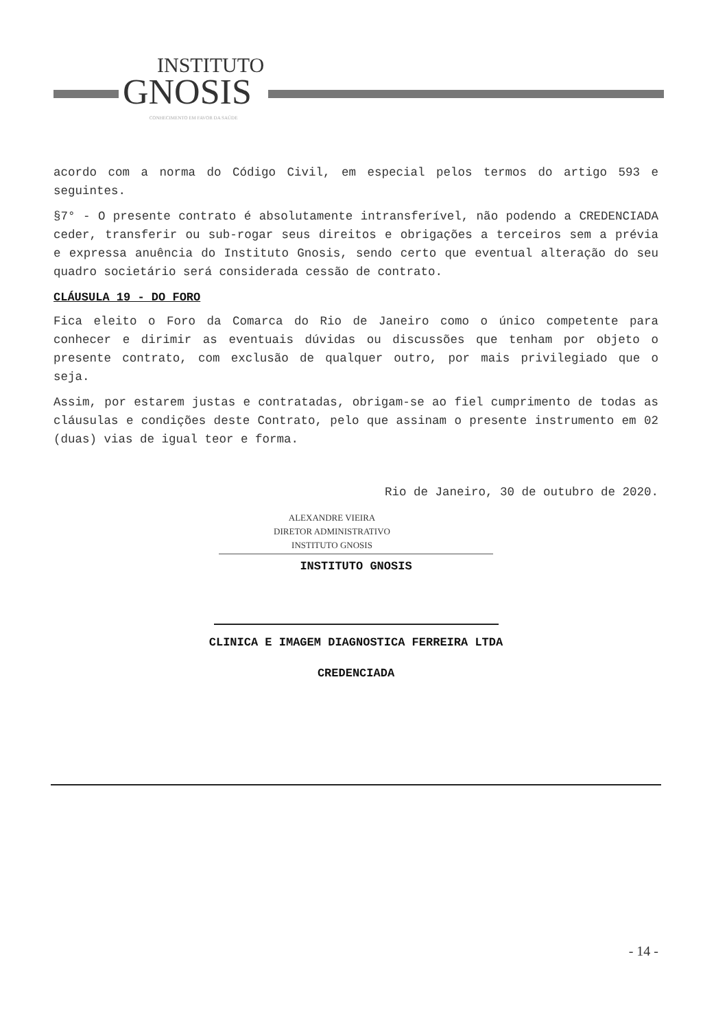INSTITUTO
GNOSIS
CONHECIMENTO EM FAVOR DA SAÚDE
acordo com a norma do Código Civil, em especial pelos termos do artigo 593 e seguintes.
§7° - O presente contrato é absolutamente intransferível, não podendo a CREDENCIADA ceder, transferir ou sub-rogar seus direitos e obrigações a terceiros sem a prévia e expressa anuência do Instituto Gnosis, sendo certo que eventual alteração do seu quadro societário será considerada cessão de contrato.
CLÁUSULA 19 - DO FORO
Fica eleito o Foro da Comarca do Rio de Janeiro como o único competente para conhecer e dirimir as eventuais dúvidas ou discussões que tenham por objeto o presente contrato, com exclusão de qualquer outro, por mais privilegiado que o seja.
Assim, por estarem justas e contratadas, obrigam-se ao fiel cumprimento de todas as cláusulas e condições deste Contrato, pelo que assinam o presente instrumento em 02 (duas) vias de igual teor e forma.
Rio de Janeiro, 30 de outubro de 2020.
ALEXANDRE VIEIRA
DIRETOR ADMINISTRATIVO
INSTITUTO GNOSIS
INSTITUTO GNOSIS
CLINICA E IMAGEM DIAGNOSTICA FERREIRA LTDA
CREDENCIADA
- 14 -